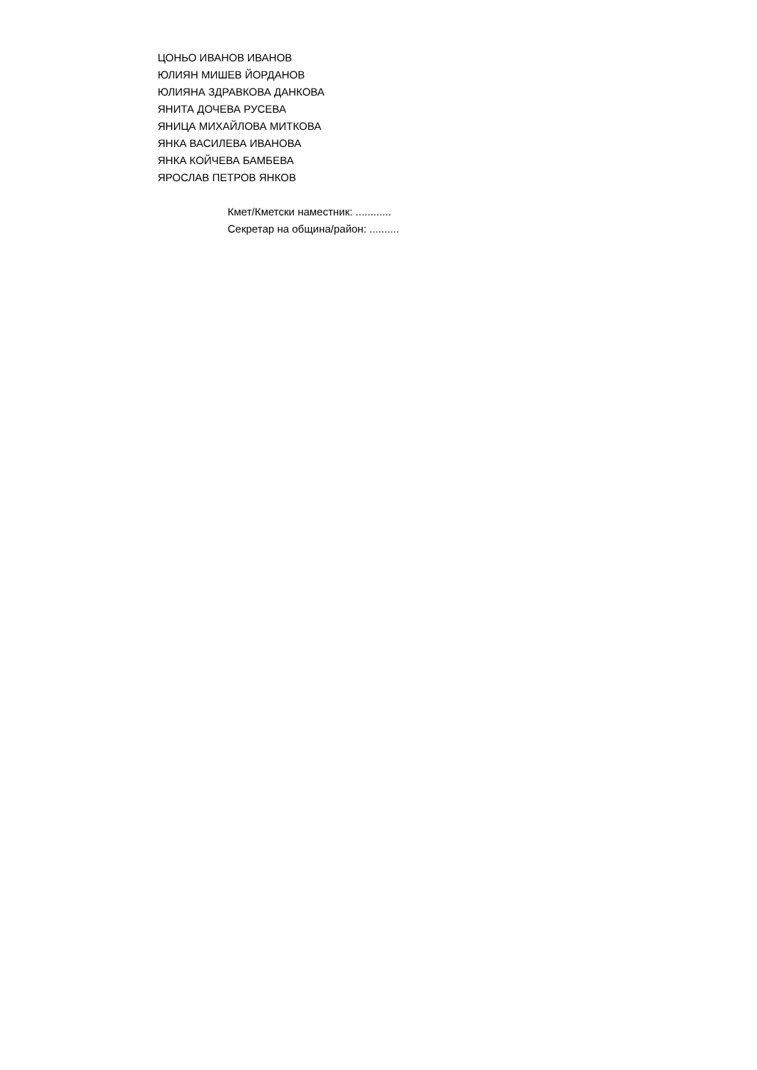ЦОНЬО ИВАНОВ ИВАНОВ
ЮЛИЯН МИШЕВ ЙОРДАНОВ
ЮЛИЯНА ЗДРАВКОВА ДАНКОВА
ЯНИТА ДОЧЕВА РУСЕВА
ЯНИЦА МИХАЙЛОВА МИТКОВА
ЯНКА ВАСИЛЕВА ИВАНОВА
ЯНКА КОЙЧЕВА БАМБЕВА
ЯРОСЛАВ ПЕТРОВ ЯНКОВ
Кмет/Кметски наместник: ............
Секретар на община/район: ..........